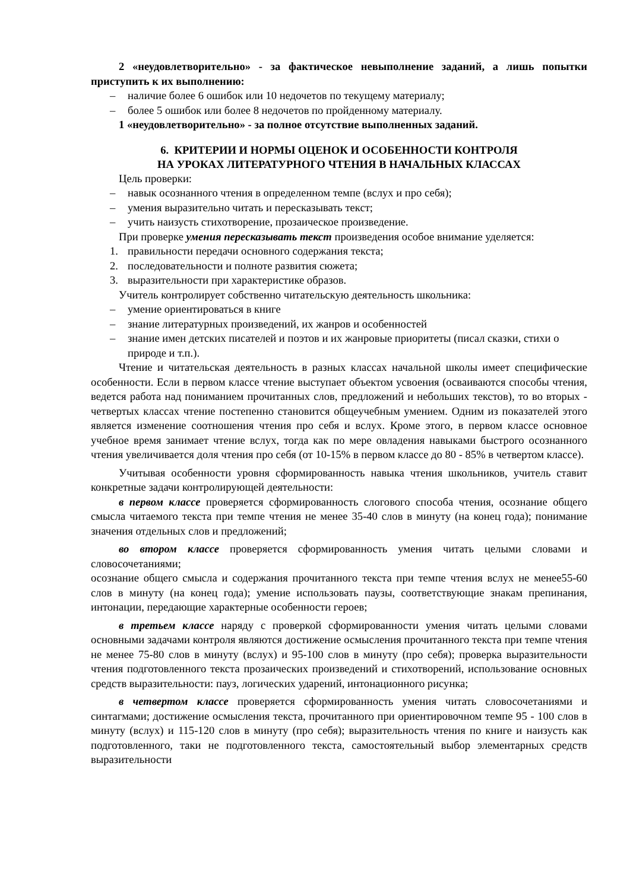2 «неудовлетворительно» - за фактическое невыполнение заданий, а лишь попытки приступить к их выполнению:
– наличие более 6 ошибок или 10 недочетов по текущему материалу;
– более 5 ошибок или более 8 недочетов по пройденному материалу.
1 «неудовлетворительно» - за полное отсутствие выполненных заданий.
6. КРИТЕРИИ И НОРМЫ ОЦЕНОК И ОСОБЕННОСТИ КОНТРОЛЯ
НА УРОКАХ ЛИТЕРАТУРНОГО ЧТЕНИЯ В НАЧАЛЬНЫХ КЛАССАХ
Цель проверки:
– навык осознанного чтения в определенном темпе (вслух и про себя);
– умения выразительно читать и пересказывать текст;
– учить наизусть стихотворение, прозаическое произведение.
При проверке умения пересказывать текст произведения особое внимание уделяется:
1. правильности передачи основного содержания текста;
2. последовательности и полноте развития сюжета;
3. выразительности при характеристике образов.
Учитель контролирует собственно читательскую деятельность школьника:
– умение ориентироваться в книге
– знание литературных произведений, их жанров и особенностей
– знание имен детских писателей и поэтов и их жанровые приоритеты (писал сказки, стихи о природе и т.п.).
Чтение и читательская деятельность в разных классах начальной школы имеет специфические особенности. Если в первом классе чтение выступает объектом усвоения (осваиваются способы чтения, ведется работа над пониманием прочитанных слов, предложений и небольших текстов), то во вторых - четвертых классах чтение постепенно становится общеучебным умением. Одним из показателей этого является изменение соотношения чтения про себя и вслух. Кроме этого, в первом классе основное учебное время занимает чтение вслух, тогда как по мере овладения навыками быстрого осознанного чтения увеличивается доля чтения про себя (от 10-15% в первом классе до 80 - 85% в четвертом классе).
Учитывая особенности уровня сформированность навыка чтения школьников, учитель ставит конкретные задачи контролирующей деятельности:
в первом классе проверяется сформированность слогового способа чтения, осознание общего смысла читаемого текста при темпе чтения не менее 35-40 слов в минуту (на конец года); понимание значения отдельных слов и предложений;
во втором классе проверяется сформированность умения читать целыми словами и словосочетаниями;
осознание общего смысла и содержания прочитанного текста при темпе чтения вслух не менее55-60 слов в минуту (на конец года); умение использовать паузы, соответствующие знакам препинания, интонации, передающие характерные особенности героев;
в третьем классе наряду с проверкой сформированности умения читать целыми словами основными задачами контроля являются достижение осмысления прочитанного текста при темпе чтения не менее 75-80 слов в минуту (вслух) и 95-100 слов в минуту (про себя); проверка выразительности чтения подготовленного текста прозаических произведений и стихотворений, использование основных средств выразительности: пауз, логических ударений, интонационного рисунка;
в четвертом классе проверяется сформированность умения читать словосочетаниями и синтагмами; достижение осмысления текста, прочитанного при ориентировочном темпе 95 - 100 слов в минуту (вслух) и 115-120 слов в минуту (про себя); выразительность чтения по книге и наизусть как подготовленного, таки не подготовленного текста, самостоятельный выбор элементарных средств выразительности